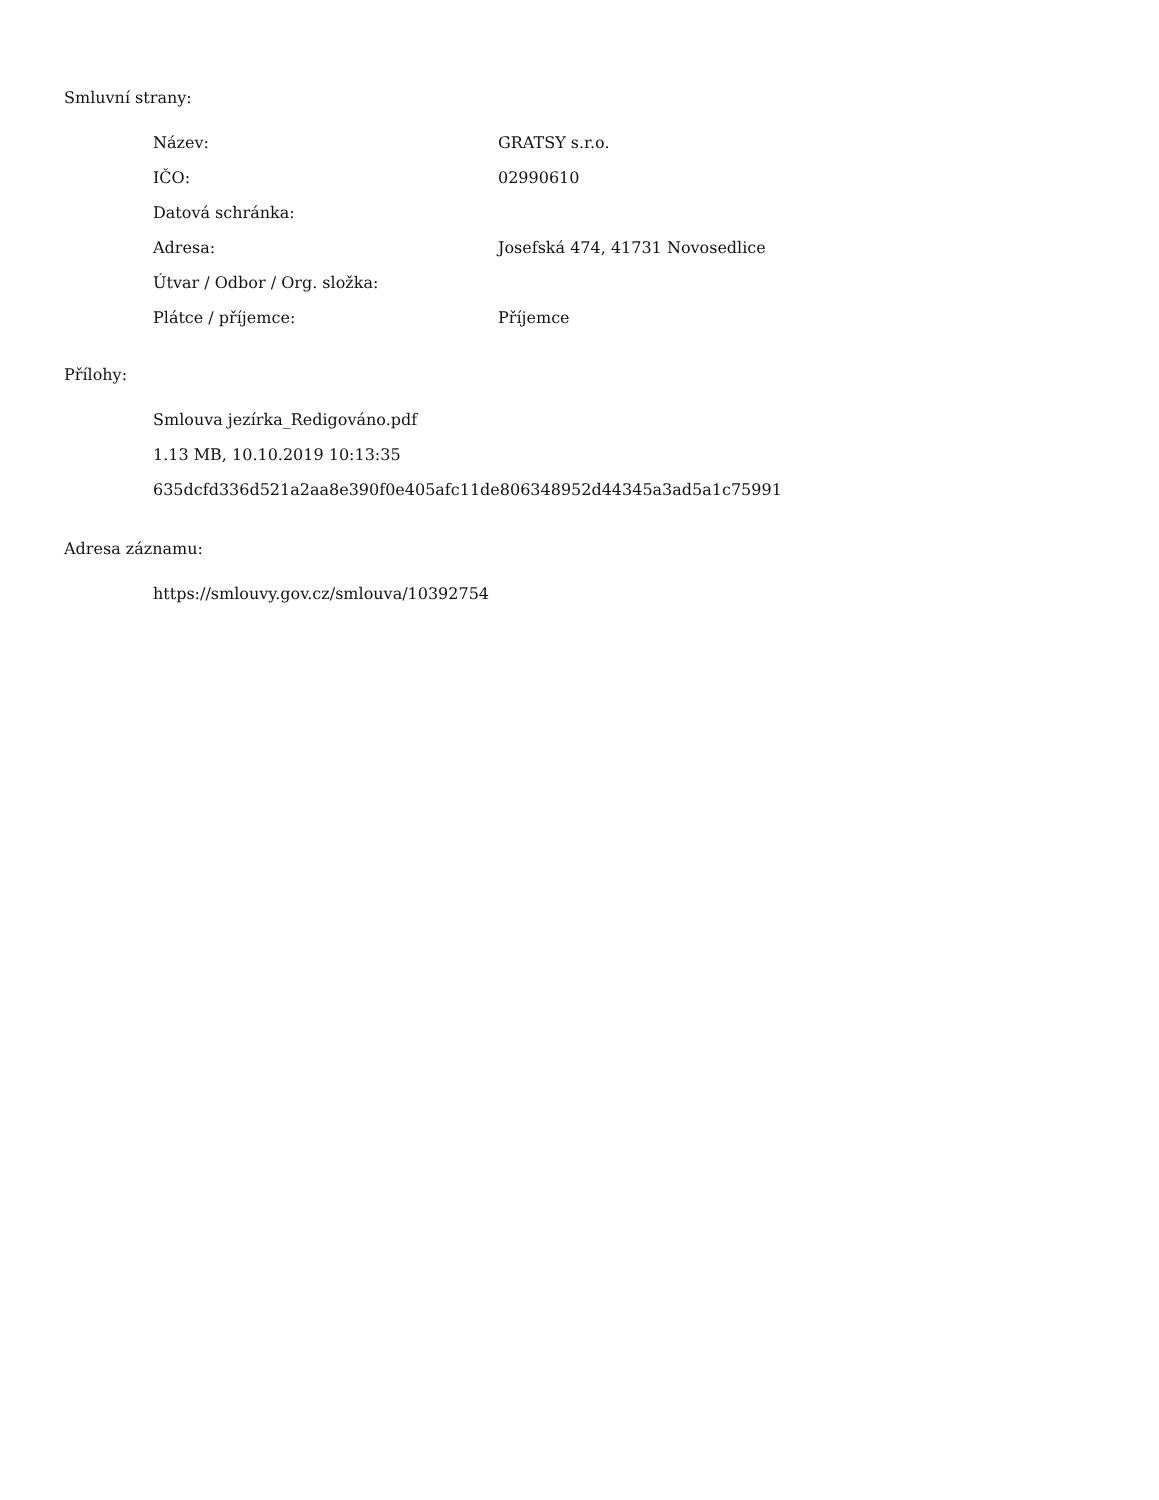Smluvní strany:
| Název: | GRATSY s.r.o. |
| IČO: | 02990610 |
| Datová schránka: | |
| Adresa: | Josefská 474, 41731 Novosedlice |
| Útvar / Odbor / Org. složka: | |
| Plátce / příjemce: | Příjemce |
Přílohy:
Smlouva jezírka_Redigováno.pdf
1.13 MB, 10.10.2019 10:13:35
635dcfd336d521a2aa8e390f0e405afc11de806348952d44345a3ad5a1c75991
Adresa záznamu:
https://smlouvy.gov.cz/smlouva/10392754